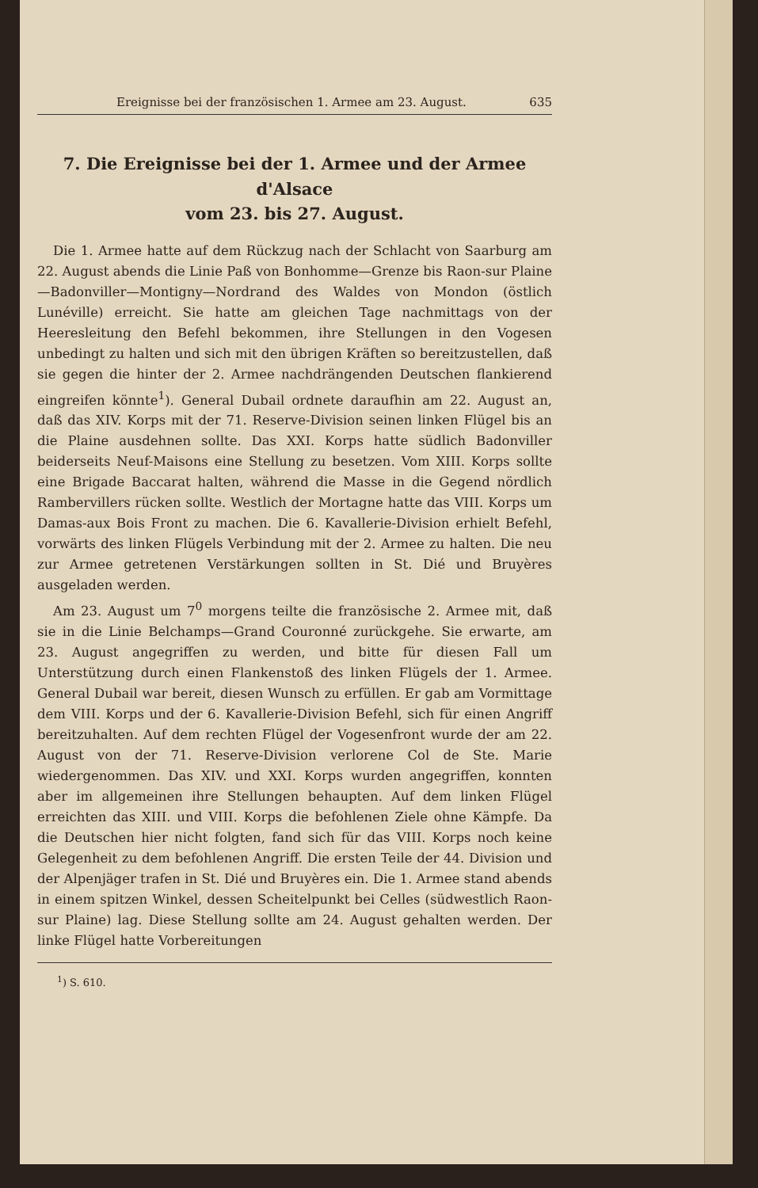Ereignisse bei der französischen 1. Armee am 23. August. 635
7. Die Ereignisse bei der 1. Armee und der Armee d'Alsace
vom 23. bis 27. August.
Die 1. Armee hatte auf dem Rückzug nach der Schlacht von Saarburg am 22. August abends die Linie Paß von Bonhomme—Grenze bis Raon-sur Plaine—Badonviller—Montigny—Nordrand des Waldes von Mondon (östlich Lunéville) erreicht. Sie hatte am gleichen Tage nachmittags von der Heeresleitung den Befehl bekommen, ihre Stellungen in den Vogesen unbedingt zu halten und sich mit den übrigen Kräften so bereitzustellen, daß sie gegen die hinter der 2. Armee nachdrängenden Deutschen flankierend eingreifen könnte<sup>1</sup>). General Dubail ordnete daraufhin am 22. August an, daß das XIV. Korps mit der 71. Reserve-Division seinen linken Flügel bis an die Plaine ausdehnen sollte. Das XXI. Korps hatte südlich Badonviller beiderseits Neuf-Maisons eine Stellung zu besetzen. Vom XIII. Korps sollte eine Brigade Baccarat halten, während die Masse in die Gegend nördlich Rambervillers rücken sollte. Westlich der Mortagne hatte das VIII. Korps um Damas-aux Bois Front zu machen. Die 6. Kavallerie-Division erhielt Befehl, vorwärts des linken Flügels Verbindung mit der 2. Armee zu halten. Die neu zur Armee getretenen Verstärkungen sollten in St. Dié und Bruyères ausgeladen werden.
Am 23. August um 7<sup>0</sup> morgens teilte die französische 2. Armee mit, daß sie in die Linie Belchamps—Grand Couronné zurückgehe. Sie erwarte, am 23. August angegriffen zu werden, und bitte für diesen Fall um Unterstützung durch einen Flankenstoß des linken Flügels der 1. Armee. General Dubail war bereit, diesen Wunsch zu erfüllen. Er gab am Vormittage dem VIII. Korps und der 6. Kavallerie-Division Befehl, sich für einen Angriff bereitzuhalten. Auf dem rechten Flügel der Vogesenfront wurde der am 22. August von der 71. Reserve-Division verlorene Col de Ste. Marie wiedergenommen. Das XIV. und XXI. Korps wurden angegriffen, konnten aber im allgemeinen ihre Stellungen behaupten. Auf dem linken Flügel erreichten das XIII. und VIII. Korps die befohlenen Ziele ohne Kämpfe. Da die Deutschen hier nicht folgten, fand sich für das VIII. Korps noch keine Gelegenheit zu dem befohlenen Angriff. Die ersten Teile der 44. Division und der Alpenjäger trafen in St. Dié und Bruyères ein. Die 1. Armee stand abends in einem spitzen Winkel, dessen Scheitelpunkt bei Celles (südwestlich Raon-sur Plaine) lag. Diese Stellung sollte am 24. August gehalten werden. Der linke Flügel hatte Vorbereitungen
<sup>1</sup>) S. 610.